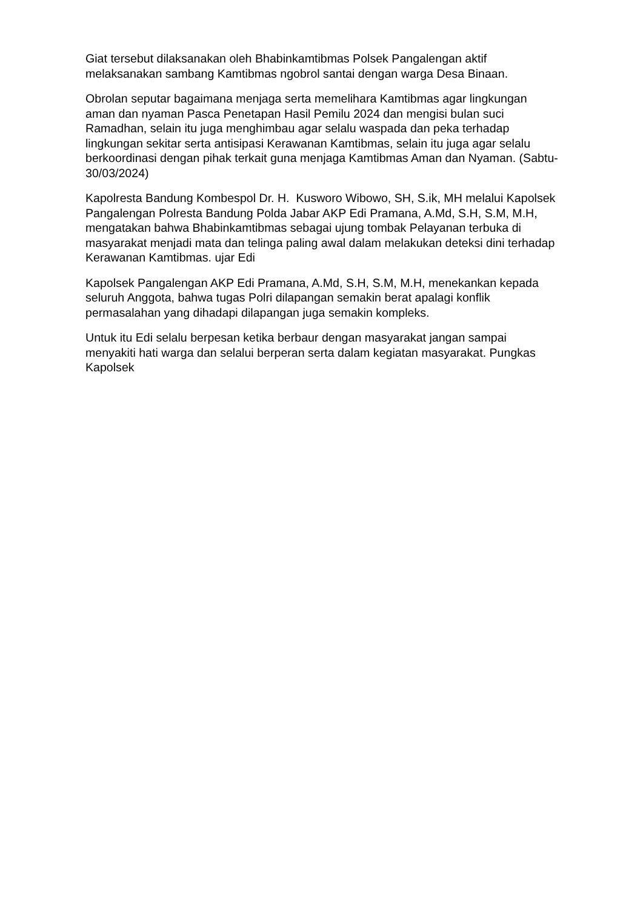Giat tersebut dilaksanakan oleh Bhabinkamtibmas Polsek Pangalengan aktif melaksanakan sambang Kamtibmas ngobrol santai dengan warga Desa Binaan.
Obrolan seputar bagaimana menjaga serta memelihara Kamtibmas agar lingkungan aman dan nyaman Pasca Penetapan Hasil Pemilu 2024 dan mengisi bulan suci Ramadhan, selain itu juga menghimbau agar selalu waspada dan peka terhadap lingkungan sekitar serta antisipasi Kerawanan Kamtibmas, selain itu juga agar selalu berkoordinasi dengan pihak terkait guna menjaga Kamtibmas Aman dan Nyaman. (Sabtu-30/03/2024)
Kapolresta Bandung Kombespol Dr. H. Kusworo Wibowo, SH, S.ik, MH melalui Kapolsek Pangalengan Polresta Bandung Polda Jabar AKP Edi Pramana, A.Md, S.H, S.M, M.H, mengatakan bahwa Bhabinkamtibmas sebagai ujung tombak Pelayanan terbuka di masyarakat menjadi mata dan telinga paling awal dalam melakukan deteksi dini terhadap Kerawanan Kamtibmas. ujar Edi
Kapolsek Pangalengan AKP Edi Pramana, A.Md, S.H, S.M, M.H, menekankan kepada seluruh Anggota, bahwa tugas Polri dilapangan semakin berat apalagi konflik permasalahan yang dihadapi dilapangan juga semakin kompleks.
Untuk itu Edi selalu berpesan ketika berbaur dengan masyarakat jangan sampai menyakiti hati warga dan selalui berperan serta dalam kegiatan masyarakat. Pungkas Kapolsek